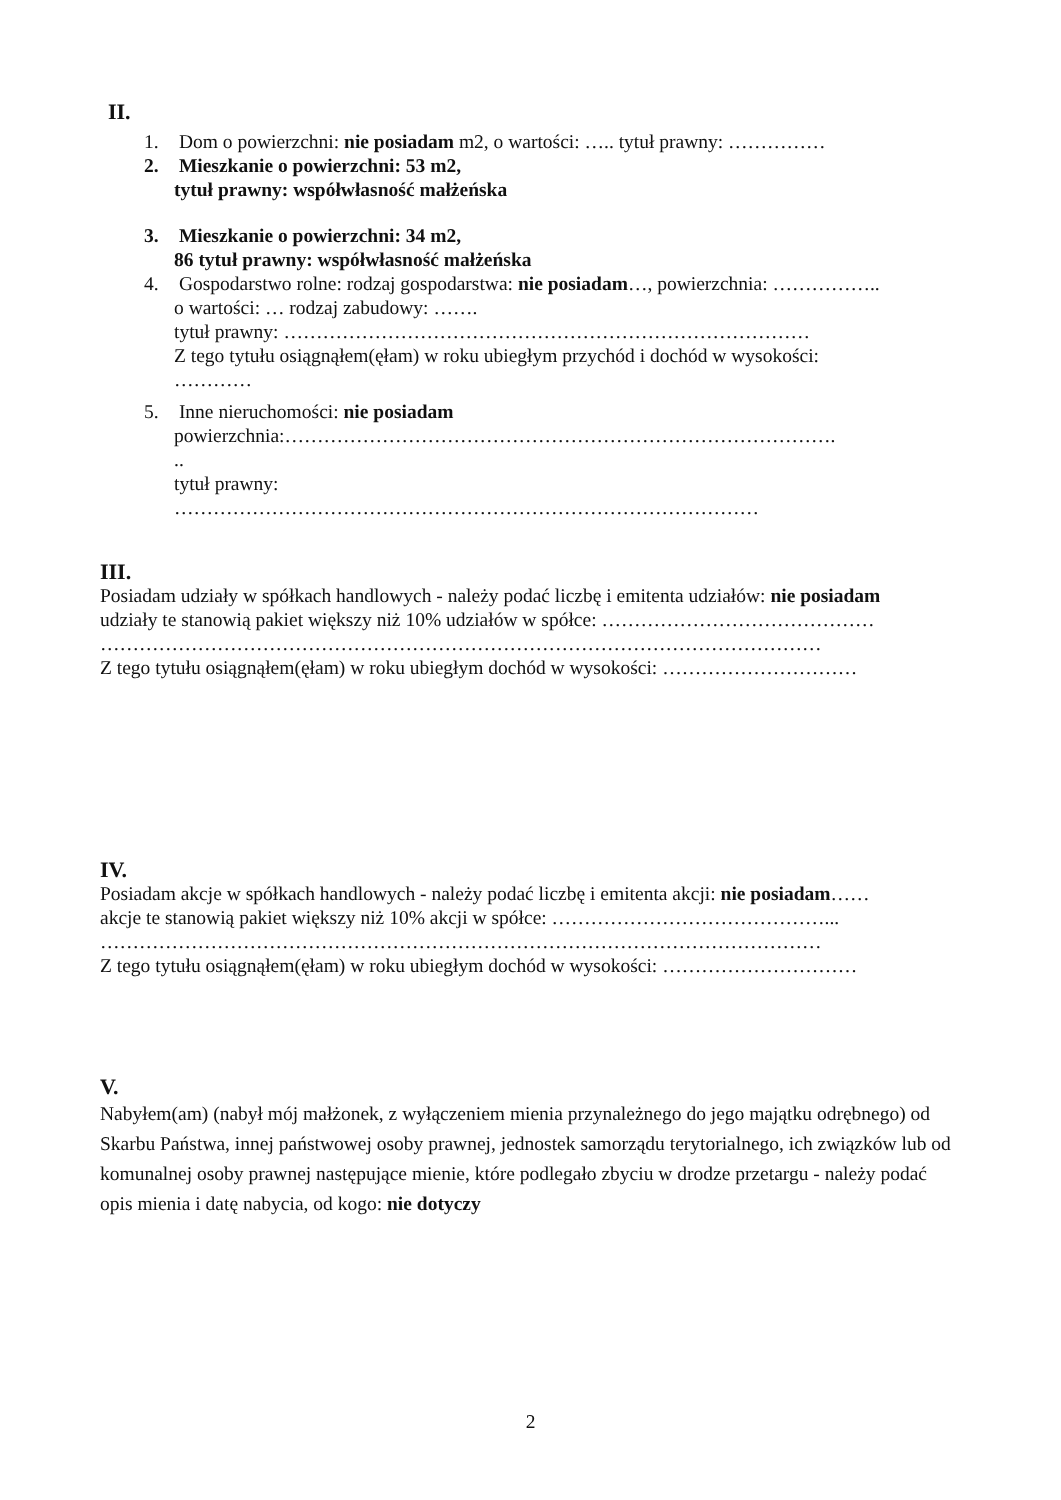II.
1. Dom o powierzchni: nie posiadam m2, o wartości: ….. tytuł prawny: ……………
2. Mieszkanie o powierzchni: 53 m2,
tytuł prawny: współwłasność małżeńska
3. Mieszkanie o powierzchni: 34 m2,
86 tytuł prawny: współwłasność małżeńska
4. Gospodarstwo rolne: rodzaj gospodarstwa: nie posiadam…, powierzchnia: ……………..
o wartości: … rodzaj zabudowy: …….
tytuł prawny: ………………………………………………………………………
Z tego tytułu osiągnąłem(ęłam) w roku ubiegłym przychód i dochód w wysokości:
…………
5. Inne nieruchomości: nie posiadam
powierzchnia:………………………………………………………………………….
..
tytuł prawny:
………………………………………………………………………………
III.
Posiadam udziały w spółkach handlowych - należy podać liczbę i emitenta udziałów: nie posiadam
udziały te stanowią pakiet większy niż 10% udziałów w spółce: ……………………………………
…………………………………………………………………………………………………
Z tego tytułu osiągnąłem(ęłam) w roku ubiegłym dochód w wysokości: …………………………
IV.
Posiadam akcje w spółkach handlowych - należy podać liczbę i emitenta akcji: nie posiadam……
akcje te stanowią pakiet większy niż 10% akcji w spółce: ……………………………………...
…………………………………………………………………………………………………
Z tego tytułu osiągnąłem(ęłam) w roku ubiegłym dochód w wysokości: …………………………
V.
Nabyłem(am) (nabył mój małżonek, z wyłączeniem mienia przynależnego do jego majątku odrębnego) od Skarbu Państwa, innej państwowej osoby prawnej, jednostek samorządu terytorialnego, ich związków lub od komunalnej osoby prawnej następujące mienie, które podlegało zbyciu w drodze przetargu - należy podać opis mienia i datę nabycia, od kogo: nie dotyczy
2